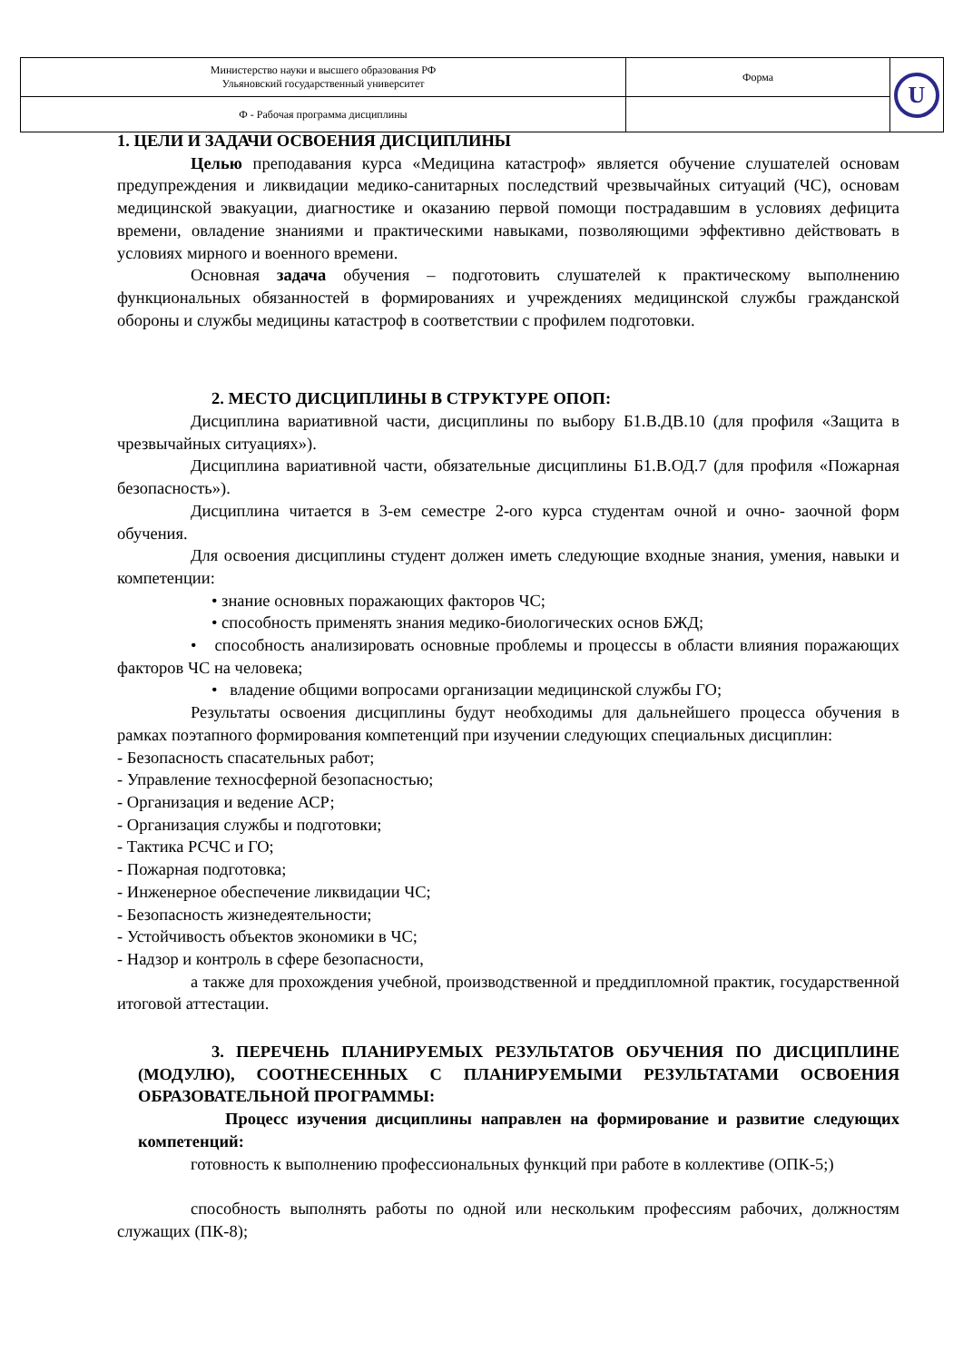| Министерство науки и высшего образования РФ Ульяновский государственный университет | Форма | U |
| Ф - Рабочая программа дисциплины | | |
1. ЦЕЛИ И ЗАДАЧИ ОСВОЕНИЯ ДИСЦИПЛИНЫ
Целью преподавания курса «Медицина катастроф» является обучение слушателей основам предупреждения и ликвидации медико-санитарных последствий чрезвычайных ситуаций (ЧС), основам медицинской эвакуации, диагностике и оказанию первой помощи пострадавшим в условиях дефицита времени, овладение знаниями и практическими навыками, позволяющими эффективно действовать в условиях мирного и военного времени.
Основная задача обучения – подготовить слушателей к практическому выполнению функциональных обязанностей в формированиях и учреждениях медицинской службы гражданской обороны и службы медицины катастроф в соответствии с профилем подготовки.
2. МЕСТО ДИСЦИПЛИНЫ В СТРУКТУРЕ ОПОП:
Дисциплина вариативной части, дисциплины по выбору Б1.В.ДВ.10 (для профиля «Защита в чрезвычайных ситуациях»).
Дисциплина вариативной части, обязательные дисциплины Б1.В.ОД.7 (для профиля «Пожарная безопасность»).
Дисциплина читается в 3-ем семестре 2-ого курса студентам очной и очно- заочной форм обучения.
Для освоения дисциплины студент должен иметь следующие входные знания, умения, навыки и компетенции:
• знание основных поражающих факторов ЧС;
• способность применять знания медико-биологических основ БЖД;
• способность анализировать основные проблемы и процессы в области влияния поражающих факторов ЧС на человека;
• владение общими вопросами организации медицинской службы ГО;
Результаты освоения дисциплины будут необходимы для дальнейшего процесса обучения в рамках поэтапного формирования компетенций при изучении следующих специальных дисциплин:
- Безопасность спасательных работ;
- Управление техносферной безопасностью;
- Организация и ведение АСР;
- Организация службы и подготовки;
- Тактика РСЧС и ГО;
- Пожарная подготовка;
- Инженерное обеспечение ликвидации ЧС;
- Безопасность жизнедеятельности;
- Устойчивость объектов экономики в ЧС;
- Надзор и контроль в сфере безопасности,
а также для прохождения учебной, производственной и преддипломной практик, государственной итоговой аттестации.
3. ПЕРЕЧЕНЬ ПЛАНИРУЕМЫХ РЕЗУЛЬТАТОВ ОБУЧЕНИЯ ПО ДИСЦИПЛИНЕ (МОДУЛЮ), СООТНЕСЕННЫХ С ПЛАНИРУЕМЫМИ РЕЗУЛЬТАТАМИ ОСВОЕНИЯ ОБРАЗОВАТЕЛЬНОЙ ПРОГРАММЫ:
Процесс изучения дисциплины направлен на формирование и развитие следующих компетенций:
готовность к выполнению профессиональных функций при работе в коллективе (ОПК-5;)
способность выполнять работы по одной или нескольким профессиям рабочих, должностям служащих (ПК-8);